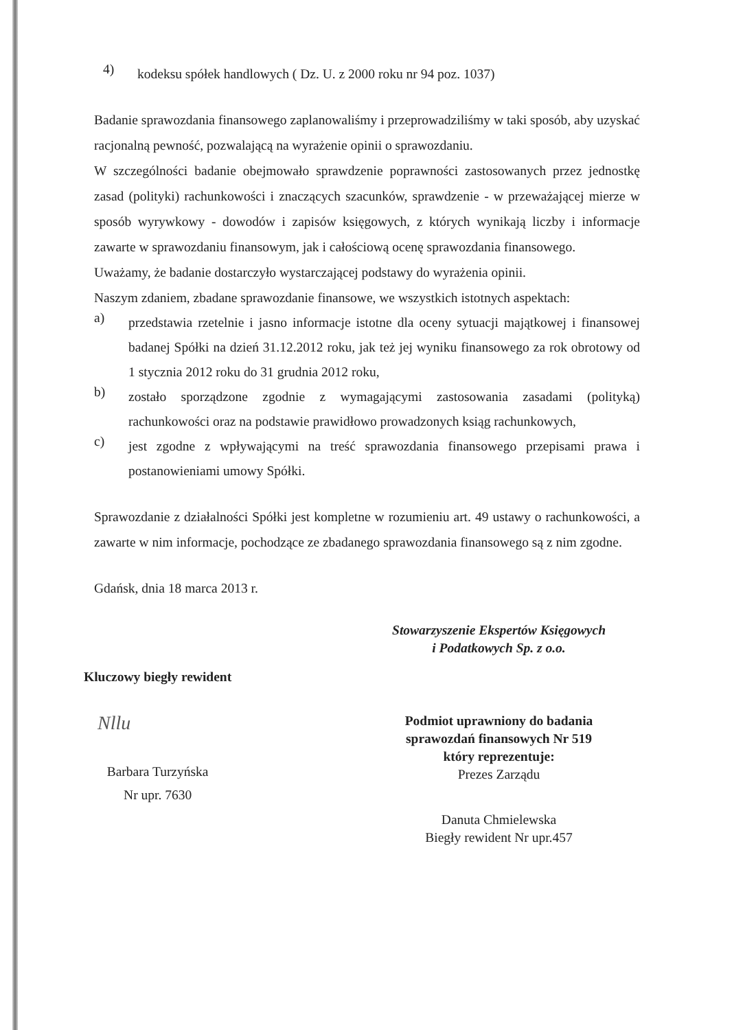4) kodeksu spółek handlowych ( Dz. U. z 2000 roku nr 94 poz. 1037)
Badanie sprawozdania finansowego zaplanowaliśmy i przeprowadziliśmy w taki sposób, aby uzyskać racjonalną pewność, pozwalającą na wyrażenie opinii o sprawozdaniu.
W szczególności badanie obejmowało sprawdzenie poprawności zastosowanych przez jednostkę zasad (polityki) rachunkowości i znaczących szacunków, sprawdzenie - w przeważającej mierze w sposób wyrywkowy - dowodów i zapisów księgowych, z których wynikają liczby i informacje zawarte w sprawozdaniu finansowym, jak i całościową ocenę sprawozdania finansowego.
Uważamy, że badanie dostarczyło wystarczającej podstawy do wyrażenia opinii.
Naszym zdaniem, zbadane sprawozdanie finansowe, we wszystkich istotnych aspektach:
a) przedstawia rzetelnie i jasno informacje istotne dla oceny sytuacji majątkowej i finansowej badanej Spółki na dzień 31.12.2012 roku, jak też jej wyniku finansowego za rok obrotowy od 1 stycznia 2012 roku do 31 grudnia 2012 roku,
b) zostało sporządzone zgodnie z wymagającymi zastosowania zasadami (polityką) rachunkowości oraz na podstawie prawidłowo prowadzonych ksiąg rachunkowych,
c) jest zgodne z wpływającymi na treść sprawozdania finansowego przepisami prawa i postanowieniami umowy Spółki.
Sprawozdanie z działalności Spółki jest kompletne w rozumieniu art. 49 ustawy o rachunkowości, a zawarte w nim informacje, pochodzące ze zbadanego sprawozdania finansowego są z nim zgodne.
Gdańsk, dnia 18 marca 2013 r.
Kluczowy biegły rewident
Nllu
Barbara Turzyńska
Nr upr. 7630
Stowarzyszenie Ekspertów Księgowych
i Podatkowych Sp. z o.o.
Podmiot uprawniony do badania
sprawozdań finansowych Nr 519
który reprezentuje:
Prezes Zarządu
Danuta Chmielewska
Biegły rewident Nr upr.457